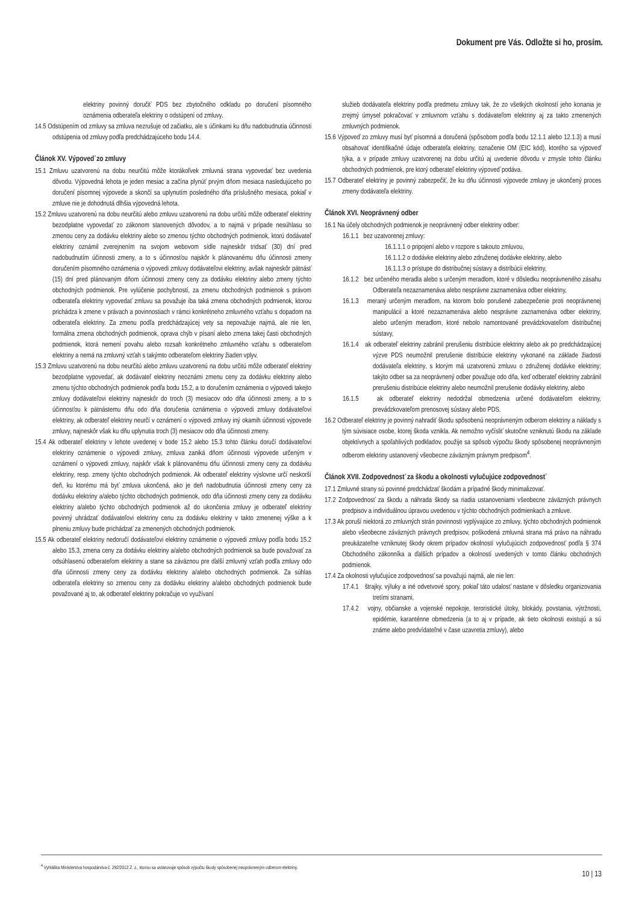Dokument pre Vás. Odložte si ho, prosím.
elektriny povinný doručiť PDS bez zbytočného odkladu po doručení písomného oznámenia odberateľa elektriny o odstúpení od zmluvy.
14.5 Odstúpením od zmluvy sa zmluva nezrušuje od začiatku, ale s účinkami ku dňu nadobudnutia účinnosti odstúpenia od zmluvy podľa predchádzajúceho bodu 14.4.
Článok XV. Výpoveď zo zmluvy
15.1 Zmluvu uzatvorenú na dobu neurčitú môže ktorákoľvek zmluvná strana vypovedať bez uvedenia dôvodu. Výpovedná lehota je jeden mesiac a začína plynúť prvým dňom mesiaca nasledujúceho po doručení písomnej výpovede a skončí sa uplynutím posledného dňa príslušného mesiaca, pokiaľ v zmluve nie je dohodnutá dlhšia výpovedná lehota.
15.2 Zmluvu uzatvorenú na dobu neurčitú alebo zmluvu uzatvorenú na dobu určitú môže odberateľ elektriny bezodplatne vypovedať zo zákonom stanovených dôvodov, a to najmä v prípade nesúhlasu so zmenou ceny za dodávku elektriny alebo so zmenou týchto obchodných podmienok, ktorú dodávateľ elektriny oznámil zverejnením na svojom webovom sídle najneskôr tridsať (30) dní pred nadobudnutím účinnosti zmeny, a to s účinnosťou najskôr k plánovanému dňu účinnosti zmeny doručením písomného oznámenia o výpovedi zmluvy dodávateľovi elektriny, avšak najneskôr pätnásť (15) dní pred plánovaným dňom účinnosti zmeny ceny za dodávku elektriny alebo zmeny týchto obchodných podmienok. Pre vylúčenie pochybností, za zmenu obchodných podmienok s právom odberateľa elektriny vypovedať zmluvu sa považuje iba taká zmena obchodných podmienok, ktorou prichádza k zmene v právach a povinnostiach v rámci konkrétneho zmluvného vzťahu s dopadom na odberateľa elektriny. Za zmenu podľa predchádzajúcej vety sa nepovažuje najmä, ale nie len, formálna zmena obchodných podmienok, oprava chýb v písaní alebo zmena takej časti obchodných podmienok, ktorá nemení povahu alebo rozsah konkrétneho zmluvného vzťahu s odberateľom elektriny a nemá na zmluvný vzťah s takýmto odberateľom elektriny žiaden vplyv.
15.3 Zmluvu uzatvorenú na dobu neurčitú alebo zmluvu uzatvorenú na dobu určitú môže odberateľ elektriny bezodplatne vypovedať, ak dodávateľ elektriny neoznámi zmenu ceny za dodávku elektriny alebo zmenu týchto obchodných podmienok podľa bodu 15.2, a to doručením oznámenia o výpovedi takejto zmluvy dodávateľovi elektriny najneskôr do troch (3) mesiacov odo dňa účinnosti zmeny, a to s účinnosťou k pätnástemu dňu odo dňa doručenia oznámenia o výpovedi zmluvy dodávateľovi elektriny, ak odberateľ elektriny neurčí v oznámení o výpovedi zmluvy iný okamih účinnosti výpovede zmluvy, najneskôr však ku dňu uplynutia troch (3) mesiacov odo dňa účinnosti zmeny.
15.4 Ak odberateľ elektriny v lehote uvedenej v bode 15.2 alebo 15.3 tohto článku doručí dodávateľovi elektriny oznámenie o výpovedi zmluvy, zmluva zaniká dňom účinnosti výpovede určeným v oznámení o výpovedi zmluvy, najskôr však k plánovanému dňu účinnosti zmeny ceny za dodávku elektriny, resp. zmeny týchto obchodných podmienok. Ak odberateľ elektriny výslovne určí neskorší deň, ku ktorému má byť zmluva ukončená, ako je deň nadobudnutia účinnosti zmeny ceny za dodávku elektriny a/alebo týchto obchodných podmienok, odo dňa účinnosti zmeny ceny za dodávku elektriny a/alebo týchto obchodných podmienok až do ukončenia zmluvy je odberateľ elektriny povinný uhrádzať dodávateľovi elektriny cenu za dodávku elektriny v takto zmenenej výške a k plneniu zmluvy bude prichádzať za zmenených obchodných podmienok.
15.5 Ak odberateľ elektriny nedoručí dodávateľovi elektriny oznámenie o výpovedi zmluvy podľa bodu 15.2 alebo 15.3, zmena ceny za dodávku elektriny a/alebo obchodných podmienok sa bude považovať za odsúhlasenú odberateľom elektriny a stane sa záväznou pre ďalší zmluvný vzťah podľa zmluvy odo dňa účinnosti zmeny ceny za dodávku elektriny a/alebo obchodných podmienok. Za súhlas odberateľa elektriny so zmenou ceny za dodávku elektriny a/alebo obchodných podmienok bude považované aj to, ak odberateľ elektriny pokračuje vo využívaní
služieb dodávateľa elektriny podľa predmetu zmluvy tak, že zo všetkých okolností jeho konania je zrejmý úmysel pokračovať v zmluvnom vzťahu s dodávateľom elektriny aj za takto zmenených zmluvných podmienok.
15.6 Výpoveď zo zmluvy musí byť písomná a doručená (spôsobom podľa bodu 12.1.1 alebo 12.1.3) a musí obsahovať identifikačné údaje odberateľa elektriny, označenie OM (EIC kód), ktorého sa výpoveď týka, a v prípade zmluvy uzatvorenej na dobu určitú aj uvedenie dôvodu v zmysle tohto článku obchodných podmienok, pre ktorý odberateľ elektriny výpoveď podáva.
15.7 Odberateľ elektriny je povinný zabezpečiť, že ku dňu účinnosti výpovede zmluvy je ukončený proces zmeny dodávateľa elektriny.
Článok XVI. Neoprávnený odber
16.1 Na účely obchodných podmienok je neoprávnený odber elektriny odber:
16.1.1 bez uzatvorenej zmluvy:
16.1.1.1 o pripojení alebo v rozpore s takouto zmluvou,
16.1.1.2 o dodávke elektriny alebo združenej dodávke elektriny, alebo
16.1.1.3 o prístupe do distribučnej sústavy a distribúcii elektriny,
16.1.2 bez určeného meradla alebo s určeným meradlom, ktoré v dôsledku neoprávneného zásahu Odberateľa nezaznamenáva alebo nesprávne zaznamenáva odber elektriny,
16.1.3 meraný určeným meradlom, na ktorom bolo porušené zabezpečenie proti neoprávnenej manipulácii a ktoré nezaznamenáva alebo nesprávne zaznamenáva odber elektriny, alebo určeným meradlom, ktoré nebolo namontované prevádzkovateľom distribučnej sústavy,
16.1.4 ak odberateľ elektriny zabránil prerušeniu distribúcie elektriny alebo ak po predchádzajúcej výzve PDS neumožnil prerušenie distribúcie elektriny vykonané na základe žiadosti dodávateľa elektriny, s ktorým má uzatvorenú zmluvu o združenej dodávke elektriny; takýto odber sa za neoprávnený odber považuje odo dňa, keď odberateľ elektriny zabránil prerušeniu distribúcie elektriny alebo neumožnil prerušenie dodávky elektriny, alebo
16.1.5 ak odberateľ elektriny nedodržal obmedzenia určené dodávateľom elektriny, prevádzkovateľom prenosovej sústavy alebo PDS.
16.2 Odberateľ elektriny je povinný nahradiť škodu spôsobenú neoprávneným odberom elektriny a náklady s tým súvisiace osobe, ktorej škoda vznikla. Ak nemožno vyčísliť skutočne vzniknutú škodu na základe objektívnych a spoľahlivých podkladov, použije sa spôsob výpočtu škody spôsobenej neoprávneným odberom elektriny ustanovený všeobecne záväzným právnym predpisom<sup>4</sup>.
Článok XVII. Zodpovednosť za škodu a okolnosti vylučujúce zodpovednosť
17.1 Zmluvné strany sú povinné predchádzať škodám a prípadné škody minimalizovať.
17.2 Zodpovednosť za škodu a náhrada škody sa riadia ustanoveniami všeobecne záväzných právnych predpisov a individuálnou úpravou uvedenou v týchto obchodných podmienkach a zmluve.
17.3 Ak poruší niektorá zo zmluvných strán povinnosti vyplývajúce zo zmluvy, týchto obchodných podmienok alebo všeobecne záväzných právnych predpisov, poškodená zmluvná strana má právo na náhradu preukázateľne vzniknutej škody okrem prípadov okolností vylučujúcich zodpovednosť podľa § 374 Obchodného zákonníka a ďalších prípadov a okolností uvedených v tomto článku obchodných podmienok.
17.4 Za okolnosti vylučujúce zodpovednosť sa považujú najmä, ale nie len:
17.4.1 štrajky, výluky a iné odvetvové spory, pokiaľ táto udalosť nastane v dôsledku organizovania tretími stranami,
17.4.2 vojny, občianske a vojenské nepokoje, teroristické útoky, blokády, povstania, výtržnosti, epidémie, karanténne obmedzenia (a to aj v prípade, ak tieto okolnosti existujú a sú známe alebo predvídateľné v čase uzavretia zmluvy), alebo
<sup>4</sup> Vyhláška Ministerstva hospodárstva č. 292/2012 Z. z., ktorou sa ustanovuje spôsob výpočtu škody spôsobenej neoprávneným odberom elektriny.
10 | 13